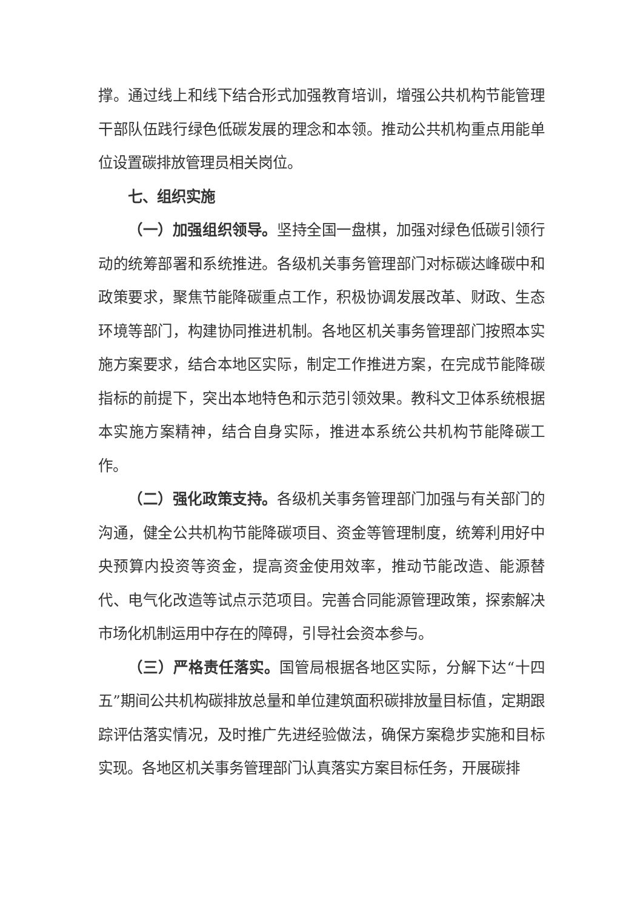撑。通过线上和线下结合形式加强教育培训，增强公共机构节能管理干部队伍践行绿色低碳发展的理念和本领。推动公共机构重点用能单位设置碳排放管理员相关岗位。
七、组织实施
（一）加强组织领导。坚持全国一盘棋，加强对绿色低碳引领行动的统筹部署和系统推进。各级机关事务管理部门对标碳达峰碳中和政策要求，聚焦节能降碳重点工作，积极协调发展改革、财政、生态环境等部门，构建协同推进机制。各地区机关事务管理部门按照本实施方案要求，结合本地区实际，制定工作推进方案，在完成节能降碳指标的前提下，突出本地特色和示范引领效果。教科文卫体系统根据本实施方案精神，结合自身实际，推进本系统公共机构节能降碳工作。
（二）强化政策支持。各级机关事务管理部门加强与有关部门的沟通，健全公共机构节能降碳项目、资金等管理制度，统筹利用好中央预算内投资等资金，提高资金使用效率，推动节能改造、能源替代、电气化改造等试点示范项目。完善合同能源管理政策，探索解决市场化机制运用中存在的障碍，引导社会资本参与。
（三）严格责任落实。国管局根据各地区实际，分解下达“十四五”期间公共机构碳排放总量和单位建筑面积碳排放量目标值，定期跟踪评估落实情况，及时推广先进经验做法，确保方案稳步实施和目标实现。各地区机关事务管理部门认真落实方案目标任务，开展碳排